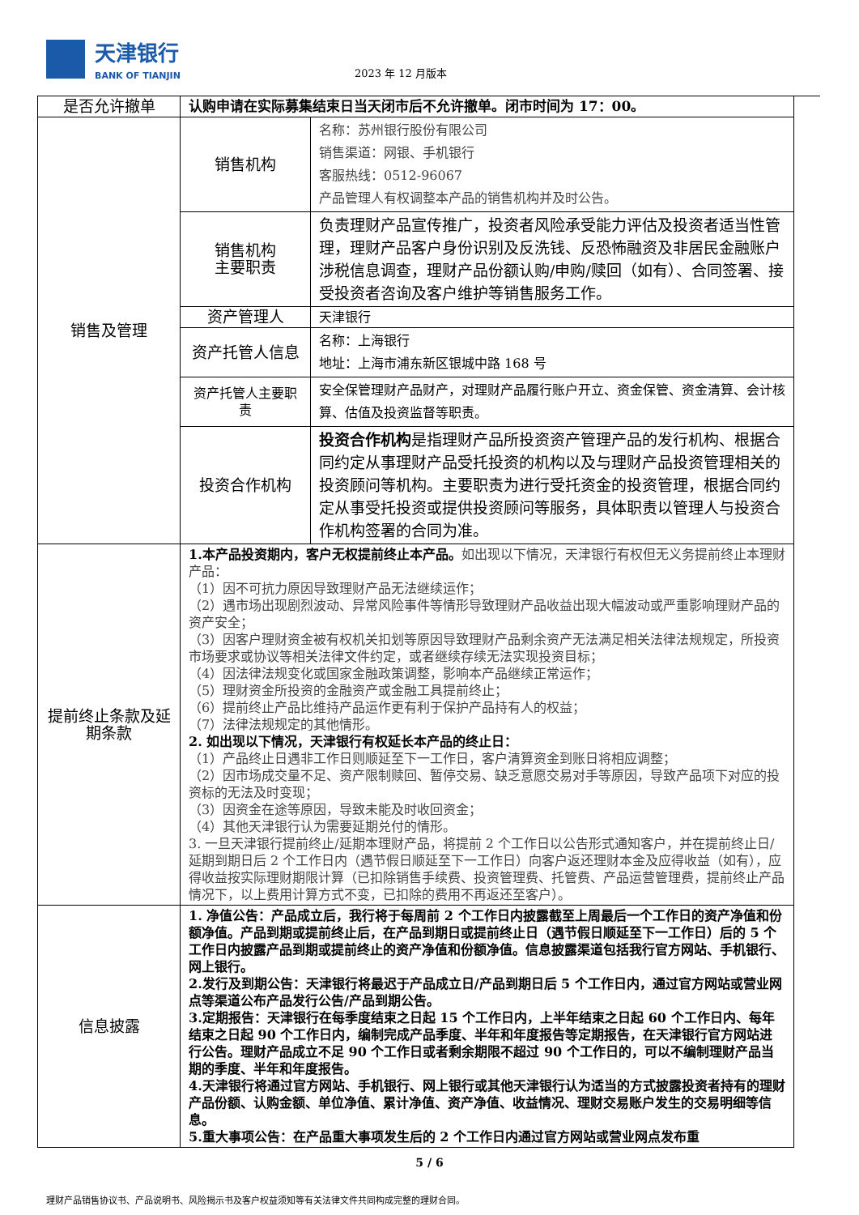天津银行
BANK OF TIANJIN
2023 年 12 月版本
| 是否允许撤单 | 认购申请在实际募集结束日当天闭市后不允许撤单。闭市时间为 17：00。 | |
| 销售及管理 | 销售机构 | 名称：苏州银行股份有限公司 销售渠道：网银、手机银行 客服热线：0512-96067 产品管理人有权调整本产品的销售机构并及时公告。 |
| | 销售机构 主要职责 | 负责理财产品宣传推广，投资者风险承受能力评估及投资者适当性管理，理财产品客户身份识别及反洗钱、反恐怖融资及非居民金融账户涉税信息调查，理财产品份额认购/申购/赎回（如有）、合同签署、接受投资者咨询及客户维护等销售服务工作。 |
| | 资产管理人 | 天津银行 |
| | 资产托管人信息 | 名称：上海银行 地址：上海市浦东新区银城中路 168 号 |
| | 资产托管人主要职责 | 安全保管理财产品财产，对理财产品履行账户开立、资金保管、资金清算、会计核算、估值及投资监督等职责。 |
| | 投资合作机构 | 投资合作机构 是指理财产品所投资资产管理产品的发行机构、根据合同约定从事理财产品受托投资的机构以及与理财产品投资管理相关的投资顾问等机构。主要职责为进行受托资金的投资管理，根据合同约定从事受托投资或提供投资顾问等服务，具体职责以管理人与投资合作机构签署的合同为准。 |
| 提前终止条款及延期条款 | 1.本产品投资期内，客户无权提前终止本产品。 如出现以下情况，天津银行有权但无义务提前终止本理财产品： （1）因不可抗力原因导致理财产品无法继续运作； （2）遇市场出现剧烈波动、异常风险事件等情形导致理财产品收益出现大幅波动或严重影响理财产品的资产安全； （3）因客户理财资金被有权机关扣划等原因导致理财产品剩余资产无法满足相关法律法规规定，所投资市场要求或协议等相关法律文件约定，或者继续存续无法实现投资目标； （4）因法律法规变化或国家金融政策调整，影响本产品继续正常运作； （5）理财资金所投资的金融资产或金融工具提前终止； （6）提前终止产品比维持产品运作更有利于保护产品持有人的权益； （7）法律法规规定的其他情形。 2. 如出现以下情况，天津银行有权延长本产品的终止日： （1）产品终止日遇非工作日则顺延至下一工作日，客户清算资金到账日将相应调整； （2）因市场成交量不足、资产限制赎回、暂停交易、缺乏意愿交易对手等原因，导致产品项下对应的投资标的无法及时变现； （3）因资金在途等原因，导致未能及时收回资金； （4）其他天津银行认为需要延期兑付的情形。 3. 一旦天津银行提前终止/延期本理财产品，将提前 2 个工作日以公告形式通知客户，并在提前终止日/延期到期日后 2 个工作日内（遇节假日顺延至下一工作日）向客户返还理财本金及应得收益（如有），应得收益按实际理财期限计算（已扣除销售手续费、投资管理费、托管费、产品运营管理费，提前终止产品情况下，以上费用计算方式不变，已扣除的费用不再返还至客户）。 | |
| 信息披露 | 1. 净值公告：产品成立后，我行将于每周前 2 个工作日内披露截至上周最后一个工作日的资产净值和份额净值。产品到期或提前终止后，在产品到期日或提前终止日（遇节假日顺延至下一工作日）后的 5 个工作日内披露产品到期或提前终止的资产净值和份额净值。信息披露渠道包括我行官方网站、手机银行、网上银行。 2.发行及到期公告：天津银行将最迟于产品成立日/产品到期日后 5 个工作日内，通过官方网站或营业网点等渠道公布产品发行公告/产品到期公告。 3.定期报告：天津银行在每季度结束之日起 15 个工作日内，上半年结束之日起 60 个工作日内、每年结束之日起 90 个工作日内，编制完成产品季度、半年和年度报告等定期报告，在天津银行官方网站进行公告。理财产品成立不足 90 个工作日或者剩余期限不超过 90 个工作日的，可以不编制理财产品当期的季度、半年和年度报告。 4.天津银行将通过官方网站、手机银行、网上银行或其他天津银行认为适当的方式披露投资者持有的理财产品份额、认购金额、单位净值、累计净值、资产净值、收益情况、理财交易账户发生的交易明细等信息。 5.重大事项公告：在产品重大事项发生后的 2 个工作日内通过官方网站或营业网点发布重 | |
5 / 6
理财产品销售协议书、产品说明书、风险揭示书及客户权益须知等有关法律文件共同构成完整的理财合同。